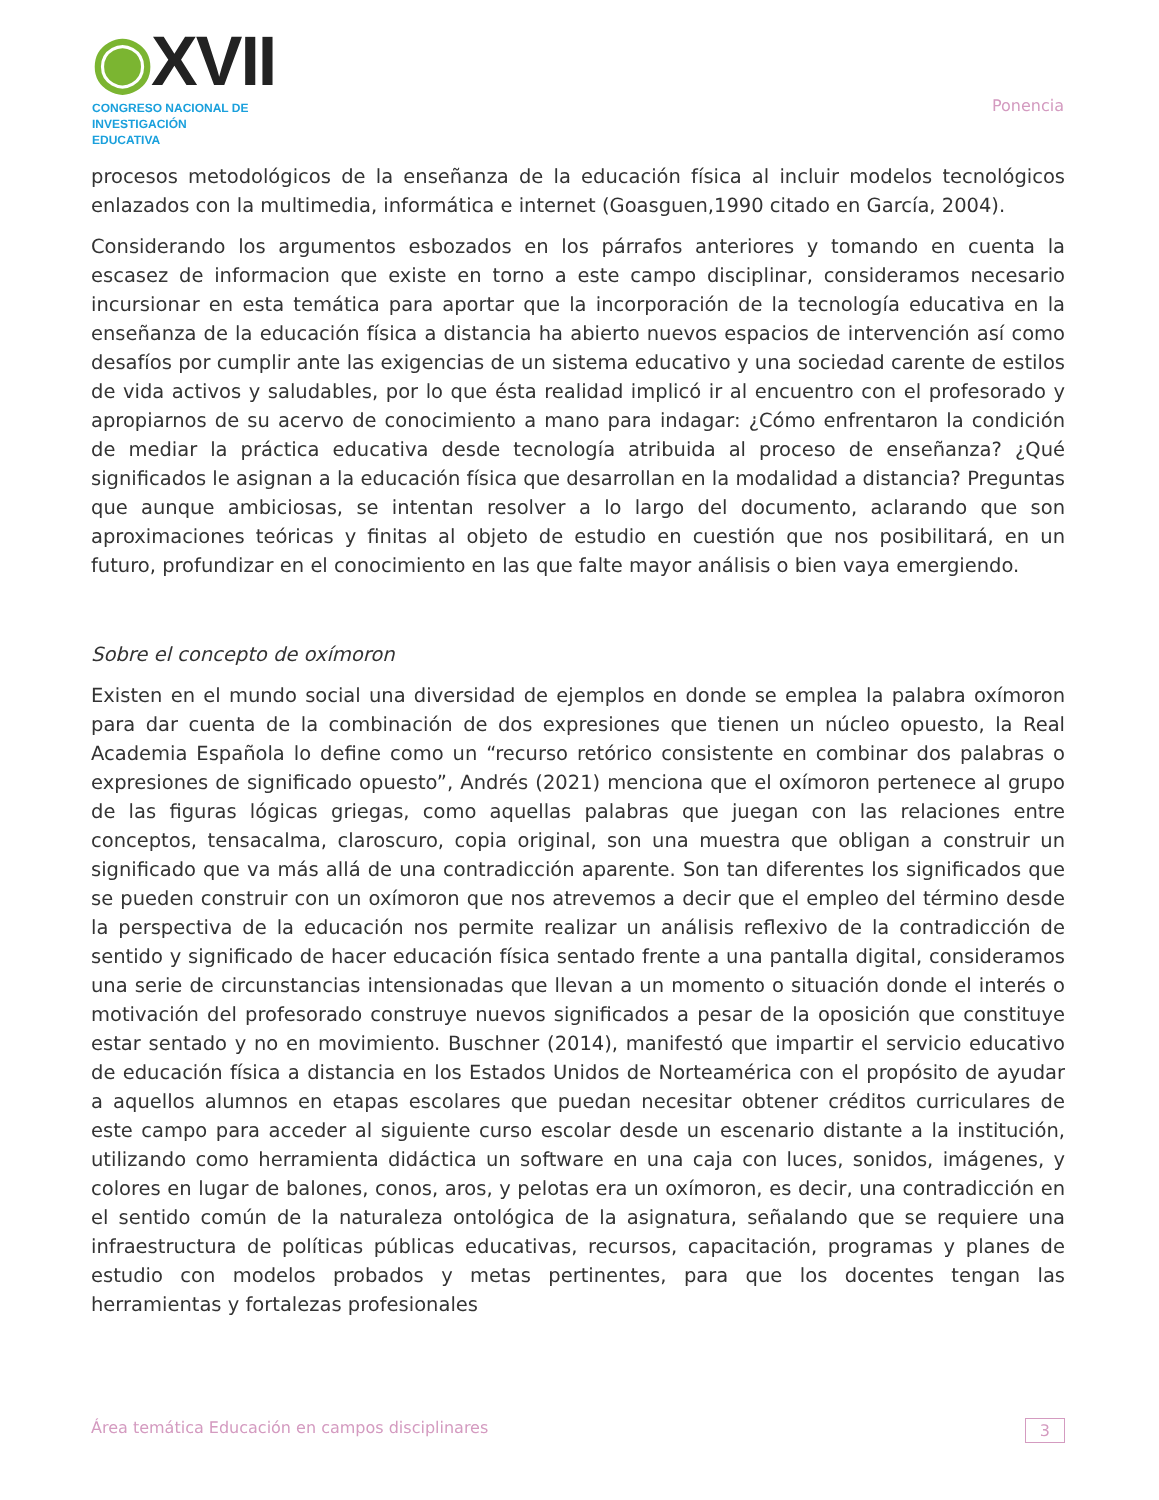◉XVII
CONGRESO NACIONAL DE
INVESTIGACIÓN EDUCATIVA
Ponencia
procesos metodológicos de la enseñanza de la educación física al incluir modelos tecnológicos enlazados con la multimedia, informática e internet (Goasguen,1990 citado en García, 2004).
Considerando los argumentos esbozados en los párrafos anteriores y tomando en cuenta la escasez de informacion que existe en torno a este campo disciplinar, consideramos necesario incursionar en esta temática para aportar que la incorporación de la tecnología educativa en la enseñanza de la educación física a distancia ha abierto nuevos espacios de intervención así como desafíos por cumplir ante las exigencias de un sistema educativo y una sociedad carente de estilos de vida activos y saludables, por lo que ésta realidad implicó ir al encuentro con el profesorado y apropiarnos de su acervo de conocimiento a mano para indagar: ¿Cómo enfrentaron la condición de mediar la práctica educativa desde tecnología atribuida al proceso de enseñanza? ¿Qué significados le asignan a la educación física que desarrollan en la modalidad a distancia? Preguntas que aunque ambiciosas, se intentan resolver a lo largo del documento, aclarando que son aproximaciones teóricas y finitas al objeto de estudio en cuestión que nos posibilitará, en un futuro, profundizar en el conocimiento en las que falte mayor análisis o bien vaya emergiendo.
Sobre el concepto de oxímoron
Existen en el mundo social una diversidad de ejemplos en donde se emplea la palabra oxímoron para dar cuenta de la combinación de dos expresiones que tienen un núcleo opuesto, la Real Academia Española lo define como un “recurso retórico consistente en combinar dos palabras o expresiones de significado opuesto”, Andrés (2021) menciona que el oxímoron pertenece al grupo de las figuras lógicas griegas, como aquellas palabras que juegan con las relaciones entre conceptos, tensacalma, claroscuro, copia original, son una muestra que obligan a construir un significado que va más allá de una contradicción aparente. Son tan diferentes los significados que se pueden construir con un oxímoron que nos atrevemos a decir que el empleo del término desde la perspectiva de la educación nos permite realizar un análisis reflexivo de la contradicción de sentido y significado de hacer educación física sentado frente a una pantalla digital, consideramos una serie de circunstancias intensionadas que llevan a un momento o situación donde el interés o motivación del profesorado construye nuevos significados a pesar de la oposición que constituye estar sentado y no en movimiento. Buschner (2014), manifestó que impartir el servicio educativo de educación física a distancia en los Estados Unidos de Norteamérica con el propósito de ayudar a aquellos alumnos en etapas escolares que puedan necesitar obtener créditos curriculares de este campo para acceder al siguiente curso escolar desde un escenario distante a la institución, utilizando como herramienta didáctica un software en una caja con luces, sonidos, imágenes, y colores en lugar de balones, conos, aros, y pelotas era un oxímoron, es decir, una contradicción en el sentido común de la naturaleza ontológica de la asignatura, señalando que se requiere una infraestructura de políticas públicas educativas, recursos, capacitación, programas y planes de estudio con modelos probados y metas pertinentes, para que los docentes tengan las herramientas y fortalezas profesionales
Área temática Educación en campos disciplinares 3